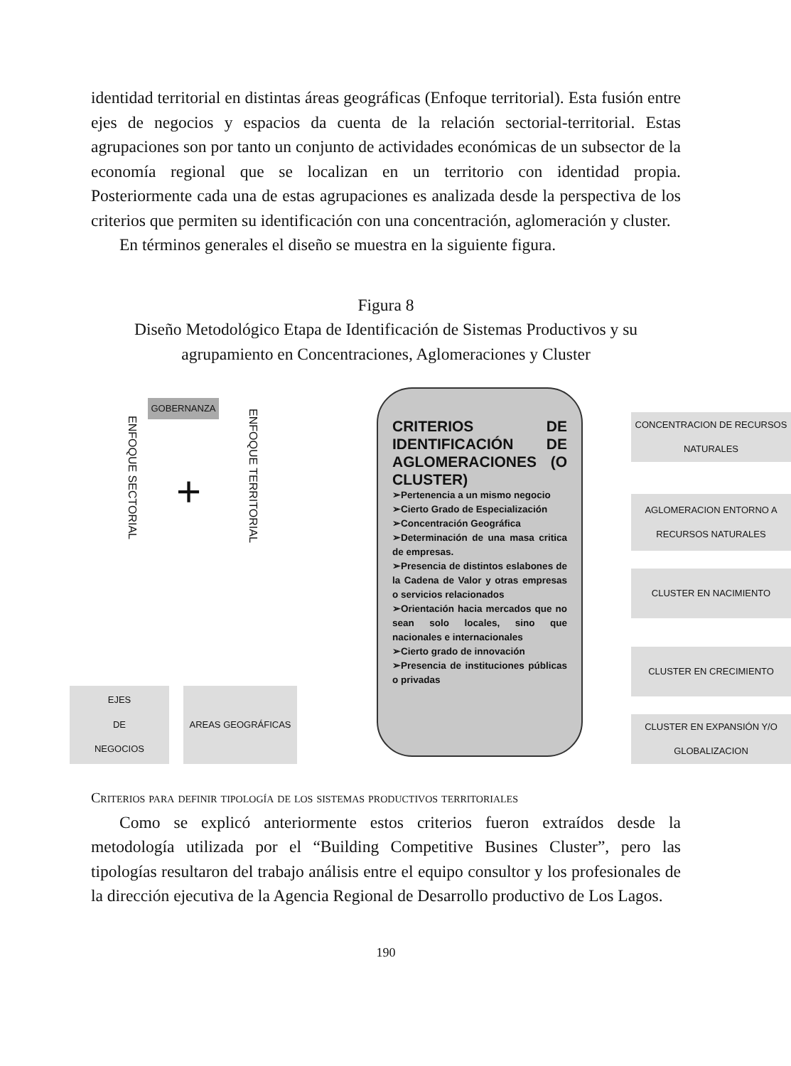identidad territorial en distintas áreas geográficas (Enfoque territorial). Esta fusión entre ejes de negocios y espacios da cuenta de la relación sectorial-territorial. Estas agrupaciones son por tanto un conjunto de actividades económicas de un subsector de la economía regional que se localizan en un territorio con identidad propia. Posteriormente cada una de estas agrupaciones es analizada desde la perspectiva de los criterios que permiten su identificación con una concentración, aglomeración y cluster.
En términos generales el diseño se muestra en la siguiente figura.
Figura 8
Diseño Metodológico Etapa de Identificación de Sistemas Productivos y su agrupamiento en Concentraciones, Aglomeraciones y Cluster
GOBERNANZA
ENFOQUE SECTORIAL
+
ENFOQUE TERRITORIAL
EJES
DE
NEGOCIOS
AREAS GEOGRÁFICAS
CRITERIOS DE IDENTIFICACIÓN DE AGLOMERACIONES (O CLUSTER)
➢Pertenencia a un mismo negocio
➢Cierto Grado de Especialización
➢Concentración Geográfica
➢Determinación de una masa critica de empresas.
➢Presencia de distintos eslabones de la Cadena de Valor y otras empresas o servicios relacionados
➢Orientación hacia mercados que no sean solo locales, sino que nacionales e internacionales
➢Cierto grado de innovación
➢Presencia de instituciones públicas o privadas
CONCENTRACION DE RECURSOS NATURALES
AGLOMERACION ENTORNO A RECURSOS NATURALES
CLUSTER EN NACIMIENTO
CLUSTER EN CRECIMIENTO
CLUSTER EN EXPANSIÓN Y/O GLOBALIZACION
Criterios para definir tipología de los sistemas productivos territoriales
Como se explicó anteriormente estos criterios fueron extraídos desde la metodología utilizada por el “Building Competitive Busines Cluster”, pero las tipologías resultaron del trabajo análisis entre el equipo consultor y los profesionales de la dirección ejecutiva de la Agencia Regional de Desarrollo productivo de Los Lagos.
190